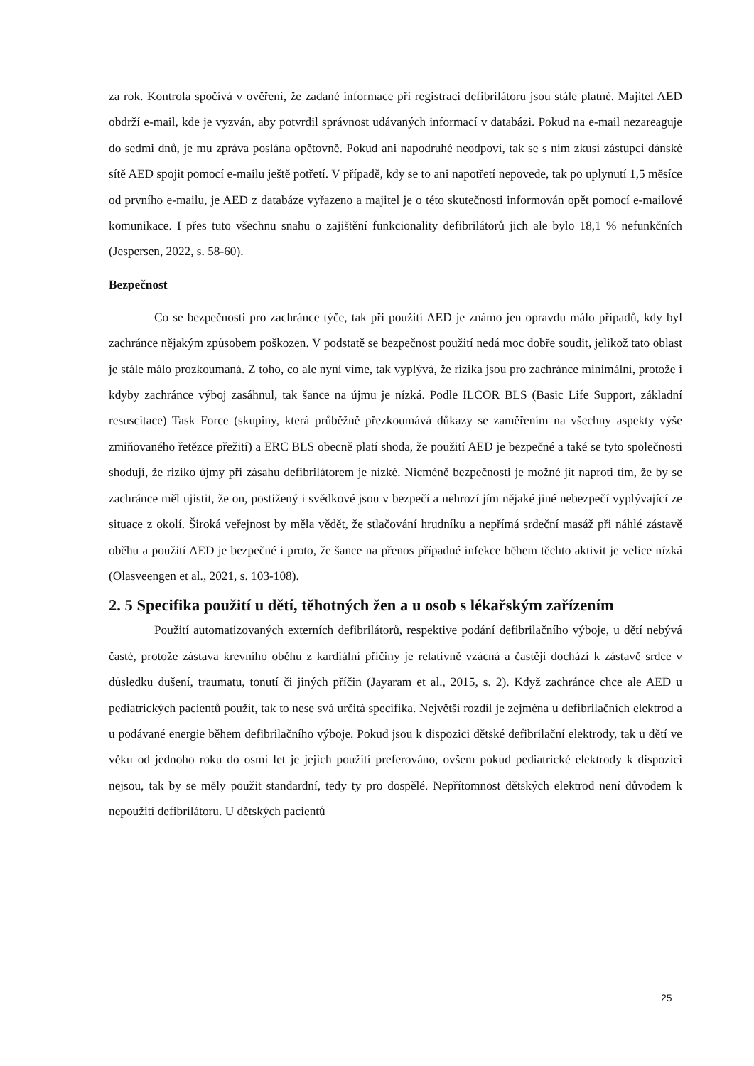za rok. Kontrola spočívá v ověření, že zadané informace při registraci defibrilátoru jsou stále platné. Majitel AED obdrží e-mail, kde je vyzván, aby potvrdil správnost udávaných informací v databázi. Pokud na e-mail nezareaguje do sedmi dnů, je mu zpráva poslána opětovně. Pokud ani napodruhé neodpoví, tak se s ním zkusí zástupci dánské sítě AED spojit pomocí e-mailu ještě potřetí. V případě, kdy se to ani napotřetí nepovede, tak po uplynutí 1,5 měsíce od prvního e-mailu, je AED z databáze vyřazeno a majitel je o této skutečnosti informován opět pomocí e-mailové komunikace. I přes tuto všechnu snahu o zajištění funkcionality defibrilátorů jich ale bylo 18,1 % nefunkčních (Jespersen, 2022, s. 58-60).
Bezpečnost
Co se bezpečnosti pro zachránce týče, tak při použití AED je známo jen opravdu málo případů, kdy byl zachránce nějakým způsobem poškozen. V podstatě se bezpečnost použití nedá moc dobře soudit, jelikož tato oblast je stále málo prozkoumaná. Z toho, co ale nyní víme, tak vyplývá, že rizika jsou pro zachránce minimální, protože i kdyby zachránce výboj zasáhnul, tak šance na újmu je nízká. Podle ILCOR BLS (Basic Life Support, základní resuscitace) Task Force (skupiny, která průběžně přezkoumává důkazy se zaměřením na všechny aspekty výše zmiňovaného řetězce přežití) a ERC BLS obecně platí shoda, že použití AED je bezpečné a také se tyto společnosti shodují, že riziko újmy při zásahu defibrilátorem je nízké. Nicméně bezpečnosti je možné jít naproti tím, že by se zachránce měl ujistit, že on, postižený i svědkové jsou v bezpečí a nehrozí jím nějaké jiné nebezpečí vyplývající ze situace z okolí. Široká veřejnost by měla vědět, že stlačování hrudníku a nepřímá srdeční masáž při náhlé zástavě oběhu a použití AED je bezpečné i proto, že šance na přenos případné infekce během těchto aktivit je velice nízká (Olasveengen et al., 2021, s. 103-108).
2. 5 Specifika použití u dětí, těhotných žen a u osob s lékařským zařízením
Použití automatizovaných externích defibrilátorů, respektive podání defibrilačního výboje, u dětí nebývá časté, protože zástava krevního oběhu z kardiální příčiny je relativně vzácná a častěji dochází k zástavě srdce v důsledku dušení, traumatu, tonutí či jiných příčin (Jayaram et al., 2015, s. 2). Když zachránce chce ale AED u pediatrických pacientů použít, tak to nese svá určitá specifika. Největší rozdíl je zejména u defibrilačních elektrod a u podávané energie během defibrilačního výboje. Pokud jsou k dispozici dětské defibrilační elektrody, tak u dětí ve věku od jednoho roku do osmi let je jejich použití preferováno, ovšem pokud pediatrické elektrody k dispozici nejsou, tak by se měly použit standardní, tedy ty pro dospělé. Nepřítomnost dětských elektrod není důvodem k nepoužití defibrilátoru. U dětských pacientů
25